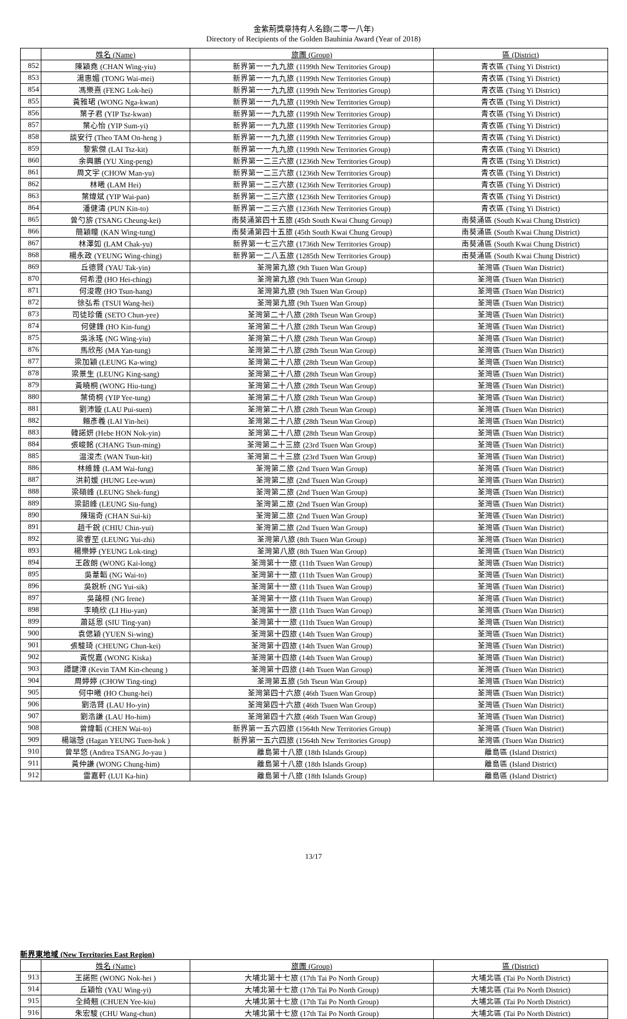金紫荊獎章持有人名錄(二零一八年)
Directory of Recipients of the Golden Bauhinia Award (Year of 2018)
| | 姓名 (Name) | 旅團 (Group) | 區 (District) |
| --- | --- | --- | --- |
| 852 | 陳穎堯 (CHAN Wing-yiu) | 新界第一一九九旅 (1199th New Territories Group) | 青衣區 (Tsing Yi District) |
| 853 | 湯惠媚 (TONG Wai-mei) | 新界第一一九九旅 (1199th New Territories Group) | 青衣區 (Tsing Yi District) |
| 854 | 馮樂熹 (FENG Lok-hei) | 新界第一一九九旅 (1199th New Territories Group) | 青衣區 (Tsing Yi District) |
| 855 | 黃雅珺 (WONG Nga-kwan) | 新界第一一九九旅 (1199th New Territories Group) | 青衣區 (Tsing Yi District) |
| 856 | 葉子君 (YIP Tsz-kwan) | 新界第一一九九旅 (1199th New Territories Group) | 青衣區 (Tsing Yi District) |
| 857 | 葉心怡 (YIP Sum-yi) | 新界第一一九九旅 (1199th New Territories Group) | 青衣區 (Tsing Yi District) |
| 858 | 談安行 (Theo TAM On-heng ) | 新界第一一九九旅 (1199th New Territories Group) | 青衣區 (Tsing Yi District) |
| 859 | 黎紫傑 (LAI Tsz-kit) | 新界第一一九九旅 (1199th New Territories Group) | 青衣區 (Tsing Yi District) |
| 860 | 余興鵬 (YU Xing-peng) | 新界第一二三六旅 (1236th New Territories Group) | 青衣區 (Tsing Yi District) |
| 861 | 周文宇 (CHOW Man-yu) | 新界第一二三六旅 (1236th New Territories Group) | 青衣區 (Tsing Yi District) |
| 862 | 林曦 (LAM Hei) | 新界第一二三六旅 (1236th New Territories Group) | 青衣區 (Tsing Yi District) |
| 863 | 葉煒斌 (YIP Wai-pan) | 新界第一二三六旅 (1236th New Territories Group) | 青衣區 (Tsing Yi District) |
| 864 | 潘健濤 (PUN Kin-to) | 新界第一二三六旅 (1236th New Territories Group) | 青衣區 (Tsing Yi District) |
| 865 | 曾勺旂 (TSANG Cheung-kei) | 南葵涌第四十五旅 (45th South Kwai Chung Group) | 南葵涌區 (South Kwai Chung District) |
| 866 | 簡穎瞳 (KAN Wing-tung) | 南葵涌第四十五旅 (45th South Kwai Chung Group) | 南葵涌區 (South Kwai Chung District) |
| 867 | 林澤如 (LAM Chak-yu) | 新界第一七三六旅 (1736th New Territories Group) | 南葵涌區 (South Kwai Chung District) |
| 868 | 楊永政 (YEUNG Wing-ching) | 新界第一二八五旅 (1285th New Territories Group) | 南葵涌區 (South Kwai Chung District) |
| 869 | 丘德賢 (YAU Tak-yin) | 荃灣第九旅 (9th Tsuen Wan Group) | 荃灣區 (Tsuen Wan District) |
| 870 | 何希澄 (HO Hei-ching) | 荃灣第九旅 (9th Tsuen Wan Group) | 荃灣區 (Tsuen Wan District) |
| 871 | 何浚鏗 (HO Tsun-hang) | 荃灣第九旅 (9th Tsuen Wan Group) | 荃灣區 (Tsuen Wan District) |
| 872 | 徐弘希 (TSUI Wang-hei) | 荃灣第九旅 (9th Tsuen Wan Group) | 荃灣區 (Tsuen Wan District) |
| 873 | 司徒珍儀 (SETO Chun-yee) | 荃灣第二十八旅 (28th Tseun Wan Group) | 荃灣區 (Tsuen Wan District) |
| 874 | 何健鋒 (HO Kin-fung) | 荃灣第二十八旅 (28th Tseun Wan Group) | 荃灣區 (Tsuen Wan District) |
| 875 | 吳泳瑤 (NG Wing-yiu) | 荃灣第二十八旅 (28th Tseun Wan Group) | 荃灣區 (Tsuen Wan District) |
| 876 | 馬欣彤 (MA Yan-tung) | 荃灣第二十八旅 (28th Tseun Wan Group) | 荃灣區 (Tsuen Wan District) |
| 877 | 梁加穎 (LEUNG Ka-wing) | 荃灣第二十八旅 (28th Tseun Wan Group) | 荃灣區 (Tsuen Wan District) |
| 878 | 梁景生 (LEUNG King-sang) | 荃灣第二十八旅 (28th Tseun Wan Group) | 荃灣區 (Tsuen Wan District) |
| 879 | 黃曉桐 (WONG Hiu-tung) | 荃灣第二十八旅 (28th Tseun Wan Group) | 荃灣區 (Tsuen Wan District) |
| 880 | 葉倚桐 (YIP Yee-tung) | 荃灣第二十八旅 (28th Tseun Wan Group) | 荃灣區 (Tsuen Wan District) |
| 881 | 劉沛鏇 (LAU Pui-suen) | 荃灣第二十八旅 (28th Tseun Wan Group) | 荃灣區 (Tsuen Wan District) |
| 882 | 賴彥羲 (LAI Yin-hei) | 荃灣第二十八旅 (28th Tseun Wan Group) | 荃灣區 (Tsuen Wan District) |
| 883 | 韓諾妍 (Hebe HON Nok-yin) | 荃灣第二十八旅 (28th Tseun Wan Group) | 荃灣區 (Tsuen Wan District) |
| 884 | 張峻銘 (CHANG Tsun-ming) | 荃灣第二十三旅 (23rd Tsuen Wan Group) | 荃灣區 (Tsuen Wan District) |
| 885 | 温浚杰 (WAN Tsun-kit) | 荃灣第二十三旅 (23rd Tsuen Wan Group) | 荃灣區 (Tsuen Wan District) |
| 886 | 林維鋒 (LAM Wai-fung) | 荃灣第二旅 (2nd Tsuen Wan Group) | 荃灣區 (Tsuen Wan District) |
| 887 | 洪莉媛 (HUNG Lee-wun) | 荃灣第二旅 (2nd Tsuen Wan Group) | 荃灣區 (Tsuen Wan District) |
| 888 | 梁碩峰 (LEUNG Shek-fung) | 荃灣第二旅 (2nd Tsuen Wan Group) | 荃灣區 (Tsuen Wan District) |
| 889 | 梁韶峰 (LEUNG Siu-fung) | 荃灣第二旅 (2nd Tsuen Wan Group) | 荃灣區 (Tsuen Wan District) |
| 890 | 陳瑞奇 (CHAN Sui-ki) | 荃灣第二旅 (2nd Tsuen Wan Group) | 荃灣區 (Tsuen Wan District) |
| 891 | 趙千銳 (CHIU Chin-yui) | 荃灣第二旅 (2nd Tsuen Wan Group) | 荃灣區 (Tsuen Wan District) |
| 892 | 梁睿至 (LEUNG Yui-zhi) | 荃灣第八旅 (8th Tsuen Wan Group) | 荃灣區 (Tsuen Wan District) |
| 893 | 楊樂婷 (YEUNG Lok-ting) | 荃灣第八旅 (8th Tsuen Wan Group) | 荃灣區 (Tsuen Wan District) |
| 894 | 王啟朗 (WONG Kai-long) | 荃灣第十一旅 (11th Tsuen Wan Group) | 荃灣區 (Tsuen Wan District) |
| 895 | 吳葦韜 (NG Wai-to) | 荃灣第十一旅 (11th Tsuen Wan Group) | 荃灣區 (Tsuen Wan District) |
| 896 | 吳銳析 (NG Yui-sik) | 荃灣第十一旅 (11th Tsuen Wan Group) | 荃灣區 (Tsuen Wan District) |
| 897 | 吳藹桓 (NG Irene) | 荃灣第十一旅 (11th Tsuen Wan Group) | 荃灣區 (Tsuen Wan District) |
| 898 | 李曉欣 (LI Hiu-yan) | 荃灣第十一旅 (11th Tsuen Wan Group) | 荃灣區 (Tsuen Wan District) |
| 899 | 蕭廷恩 (SIU Ting-yan) | 荃灣第十一旅 (11th Tsuen Wan Group) | 荃灣區 (Tsuen Wan District) |
| 900 | 袁偲穎 (YUEN Si-wing) | 荃灣第十四旅 (14th Tsuen Wan Group) | 荃灣區 (Tsuen Wan District) |
| 901 | 張駿琦 (CHEUNG Chun-kei) | 荃灣第十四旅 (14th Tsuen Wan Group) | 荃灣區 (Tsuen Wan District) |
| 902 | 黃悅嘉 (WONG Kiska) | 荃灣第十四旅 (14th Tsuen Wan Group) | 荃灣區 (Tsuen Wan District) |
| 903 | 譚鍵漳 (Kevin TAM Kin-cheung ) | 荃灣第十四旅 (14th Tsuen Wan Group) | 荃灣區 (Tsuen Wan District) |
| 904 | 周婷婷 (CHOW Ting-ting) | 荃灣第五旅 (5th Tseun Wan Group) | 荃灣區 (Tsuen Wan District) |
| 905 | 何中曦 (HO Chung-hei) | 荃灣第四十六旅 (46th Tsuen Wan Group) | 荃灣區 (Tsuen Wan District) |
| 906 | 劉浩賢 (LAU Ho-yin) | 荃灣第四十六旅 (46th Tsuen Wan Group) | 荃灣區 (Tsuen Wan District) |
| 907 | 劉浩謙 (LAU Ho-him) | 荃灣第四十六旅 (46th Tsuen Wan Group) | 荃灣區 (Tsuen Wan District) |
| 908 | 曾煒韜 (CHEN Wai-to) | 新界第一五六四旅 (1564th New Territories Group) | 荃灣區 (Tsuen Wan District) |
| 909 | 楊端愨 (Hagan YEUNG Tuen-hok ) | 新界第一五六四旅 (1564th New Territories Group) | 荃灣區 (Tsuen Wan District) |
| 910 | 曾早悠 (Andrea TSANG Jo-yau ) | 離島第十八旅 (18th Islands Group) | 離島區 (Island District) |
| 911 | 黃仲謙 (WONG Chung-him) | 離島第十八旅 (18th Islands Group) | 離島區 (Island District) |
| 912 | 雷嘉軒 (LUI Ka-hin) | 離島第十八旅 (18th Islands Group) | 離島區 (Island District) |
新界東地域 (New Territories East Region)
| | 姓名 (Name) | 旅團 (Group) | 區 (District) |
| --- | --- | --- | --- |
| 913 | 王諾熙 (WONG Nok-hei ) | 大埔北第十七旅 (17th Tai Po North Group) | 大埔北區 (Tai Po North District) |
| 914 | 丘穎怡 (YAU Wing-yi) | 大埔北第十七旅 (17th Tai Po North Group) | 大埔北區 (Tai Po North District) |
| 915 | 全綺翹 (CHUEN Yee-kiu) | 大埔北第十七旅 (17th Tai Po North Group) | 大埔北區 (Tai Po North District) |
| 916 | 朱宏駿 (CHU Wang-chun) | 大埔北第十七旅 (17th Tai Po North Group) | 大埔北區 (Tai Po North District) |
13/17